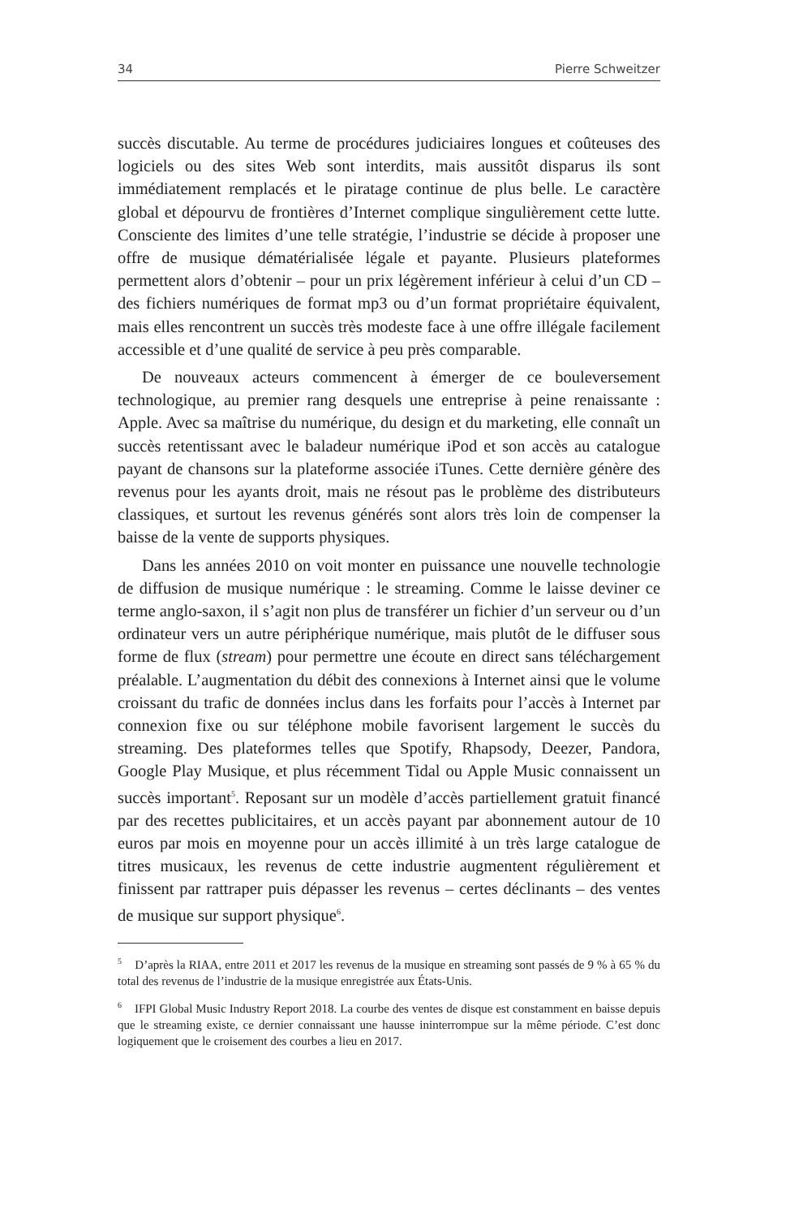34 Pierre Schweitzer
succès discutable. Au terme de procédures judiciaires longues et coûteuses des logiciels ou des sites Web sont interdits, mais aussitôt disparus ils sont immédiatement remplacés et le piratage continue de plus belle. Le caractère global et dépourvu de frontières d’Internet complique singulièrement cette lutte. Consciente des limites d’une telle stratégie, l’industrie se décide à proposer une offre de musique dématérialisée légale et payante. Plusieurs plateformes permettent alors d’obtenir – pour un prix légèrement inférieur à celui d’un CD – des fichiers numériques de format mp3 ou d’un format propriétaire équivalent, mais elles rencontrent un succès très modeste face à une offre illégale facilement accessible et d’une qualité de service à peu près comparable.
De nouveaux acteurs commencent à émerger de ce bouleversement technologique, au premier rang desquels une entreprise à peine renaissante : Apple. Avec sa maîtrise du numérique, du design et du marketing, elle connaît un succès retentissant avec le baladeur numérique iPod et son accès au catalogue payant de chansons sur la plateforme associée iTunes. Cette dernière génère des revenus pour les ayants droit, mais ne résout pas le problème des distributeurs classiques, et surtout les revenus générés sont alors très loin de compenser la baisse de la vente de supports physiques.
Dans les années 2010 on voit monter en puissance une nouvelle technologie de diffusion de musique numérique : le streaming. Comme le laisse deviner ce terme anglo-saxon, il s’agit non plus de transférer un fichier d’un serveur ou d’un ordinateur vers un autre périphérique numérique, mais plutôt de le diffuser sous forme de flux (stream) pour permettre une écoute en direct sans téléchargement préalable. L’augmentation du débit des connexions à Internet ainsi que le volume croissant du trafic de données inclus dans les forfaits pour l’accès à Internet par connexion fixe ou sur téléphone mobile favorisent largement le succès du streaming. Des plateformes telles que Spotify, Rhapsody, Deezer, Pandora, Google Play Musique, et plus récemment Tidal ou Apple Music connaissent un succès important<sup>5</sup>. Reposant sur un modèle d’accès partiellement gratuit financé par des recettes publicitaires, et un accès payant par abonnement autour de 10 euros par mois en moyenne pour un accès illimité à un très large catalogue de titres musicaux, les revenus de cette industrie augmentent régulièrement et finissent par rattraper puis dépasser les revenus – certes déclinants – des ventes de musique sur support physique<sup>6</sup>.
<sup>5</sup> D’après la RIAA, entre 2011 et 2017 les revenus de la musique en streaming sont passés de 9 % à 65 % du total des revenus de l’industrie de la musique enregistrée aux États-Unis.
<sup>6</sup> IFPI Global Music Industry Report 2018. La courbe des ventes de disque est constamment en baisse depuis que le streaming existe, ce dernier connaissant une hausse ininterrompue sur la même période. C’est donc logiquement que le croisement des courbes a lieu en 2017.